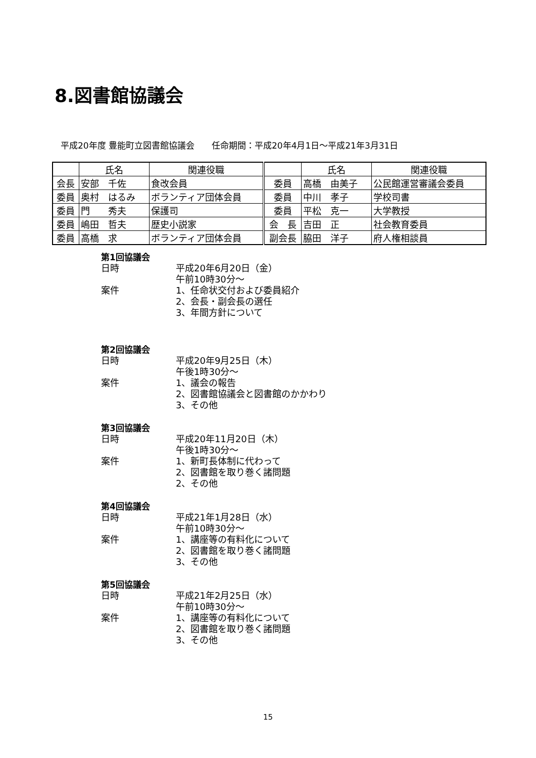8.図書館協議会
平成20年度 豊能町立図書館協議会　　任命期間：平成20年4月1日～平成21年3月31日
| | 氏名 | 関連役職 | | 氏名 | 関連役職 |
| --- | --- | --- | --- | --- | --- |
| 会長 | 安部 千佐 | 食改会員 | 委員 | 高橋 由美子 | 公民館運営審議会委員 |
| 委員 | 奥村 はるみ | ボランティア団体会員 | 委員 | 中川 孝子 | 学校司書 |
| 委員 | 門 秀夫 | 保護司 | 委員 | 平松 克一 | 大学教授 |
| 委員 | 嶋田 哲夫 | 歴史小説家 | 会 長 | 吉田 正 | 社会教育委員 |
| 委員 | 高橋 求 | ボランティア団体会員 | 副会長 | 脇田 洋子 | 府人権相談員 |
第1回協議会
日時 平成20年6月20日（金）
午前10時30分～
案件 1、任命状交付および委員紹介
2、会長・副会長の選任
3、年間方針について
第2回協議会
日時 平成20年9月25日（木）
午後1時30分～
案件 1、議会の報告
2、図書館協議会と図書館のかかわり
3、その他
第3回協議会
日時 平成20年11月20日（木）
午後1時30分～
案件 1、新町長体制に代わって
2、図書館を取り巻く諸問題
2、その他
第4回協議会
日時 平成21年1月28日（水）
午前10時30分～
案件 1、講座等の有料化について
2、図書館を取り巻く諸問題
3、その他
第5回協議会
日時 平成21年2月25日（水）
午前10時30分～
案件 1、講座等の有料化について
2、図書館を取り巻く諸問題
3、その他
15